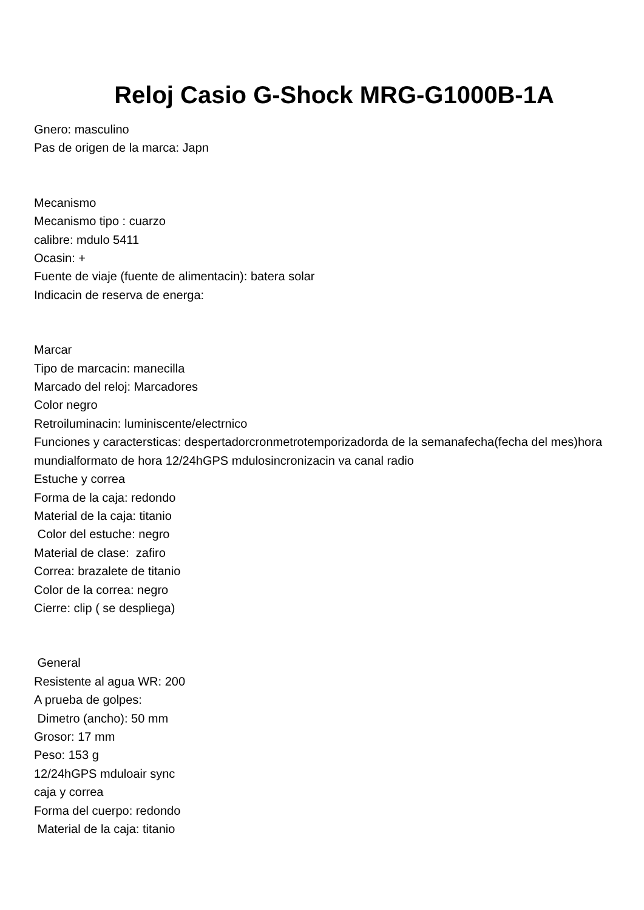Reloj Casio G-Shock MRG-G1000B-1A
Gnero: masculino
Pas de origen de la marca: Japn
Mecanismo
Mecanismo tipo : cuarzo
calibre: mdulo 5411
Ocasin: +
Fuente de viaje (fuente de alimentacin): batera solar
Indicacin de reserva de energa:
Marcar
Tipo de marcacin: manecilla
Marcado del reloj: Marcadores
Color negro
Retroiluminacin: luminiscente/electrnico
Funciones y caractersticas: despertadorcronmetrotemporizadorda de la semanafecha(fecha del mes)hora mundialformato de hora 12/24hGPS mdulosincronizacin va canal radio
Estuche y correa
Forma de la caja: redondo
Material de la caja: titanio
Color del estuche: negro
Material de clase: zafiro
Correa: brazalete de titanio
Color de la correa: negro
Cierre: clip ( se despliega)
General
Resistente al agua WR: 200
A prueba de golpes:
Dimetro (ancho): 50 mm
Grosor: 17 mm
Peso: 153 g
12/24hGPS mduloair sync
caja y correa
Forma del cuerpo: redondo
Material de la caja: titanio